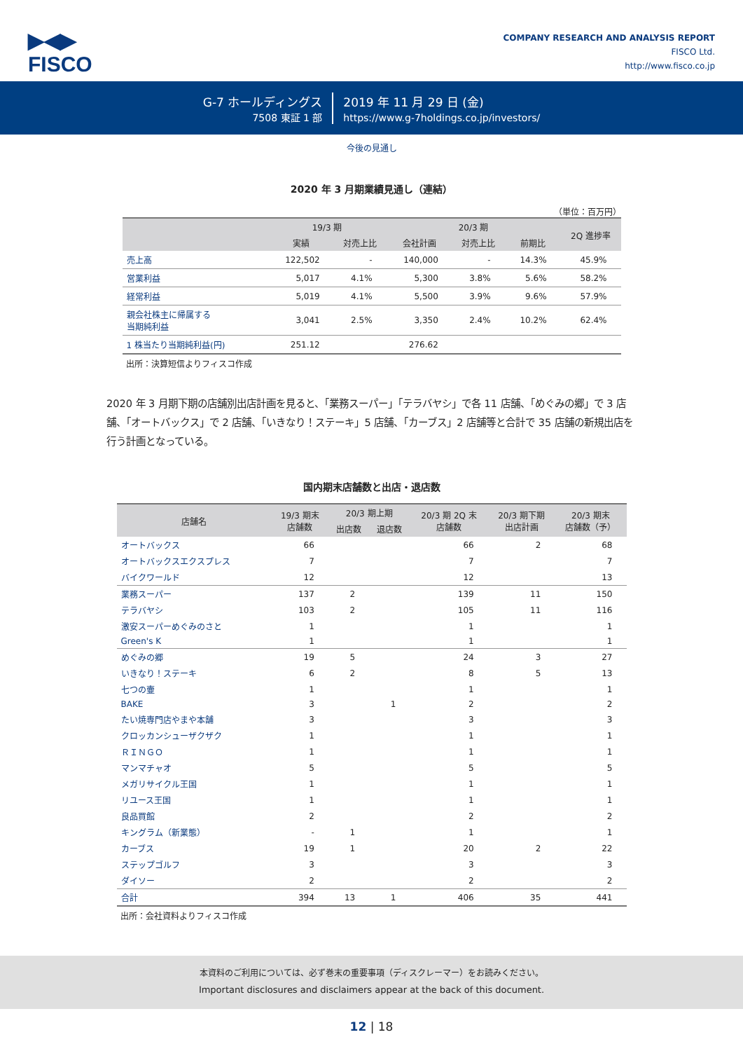▶◀▶
FISCO
COMPANY RESEARCH AND ANALYSIS REPORT
FISCO Ltd.
http://www.fisco.co.jp
G-7 ホールディングス
7508 東証 1 部
2019 年 11 月 29 日 (金)
https://www.g-7holdings.co.jp/investors/
今後の見通し
2020 年 3 月期業績見通し（連結）
（単位：百万円）
| | 19/3 期 | | 20/3 期 | | | 2Q 進捗率 |
| --- | --- | --- | --- | --- | --- | --- |
| | 実績 | 対売上比 | 会社計画 | 対売上比 | 前期比 | |
| 売上高 | 122,502 | - | 140,000 | - | 14.3% | 45.9% |
| 営業利益 | 5,017 | 4.1% | 5,300 | 3.8% | 5.6% | 58.2% |
| 経常利益 | 5,019 | 4.1% | 5,500 | 3.9% | 9.6% | 57.9% |
| 親会社株主に帰属する 当期純利益 | 3,041 | 2.5% | 3,350 | 2.4% | 10.2% | 62.4% |
| 1 株当たり当期純利益(円) | 251.12 | | 276.62 | | | |
出所：決算短信よりフィスコ作成
2020 年 3 月期下期の店舗別出店計画を見ると、「業務スーパー」「テラバヤシ」で各 11 店舗、「めぐみの郷」で 3 店舗、「オートバックス」で 2 店舗、「いきなり！ステーキ」5 店舗、「カーブス」2 店舗等と合計で 35 店舗の新規出店を行う計画となっている。
国内期末店舗数と出店・退店数
| 店舗名 | 19/3 期末 店舗数 | 20/3 期上期 | | 20/3 期 2Q 末 店舗数 | 20/3 期下期 出店計画 | 20/3 期末 店舗数（予） |
| --- | --- | --- | --- | --- | --- | --- |
| | | 出店数 | 退店数 | | | |
| オートバックス | 66 | | | 66 | 2 | 68 |
| オートバックスエクスプレス | 7 | | | 7 | | 7 |
| バイクワールド | 12 | | | 12 | | 13 |
| 業務スーパー | 137 | 2 | | 139 | 11 | 150 |
| テラバヤシ | 103 | 2 | | 105 | 11 | 116 |
| 激安スーパーめぐみのさと | 1 | | | 1 | | 1 |
| Green's K | 1 | | | 1 | | 1 |
| めぐみの郷 | 19 | 5 | | 24 | 3 | 27 |
| いきなり！ステーキ | 6 | 2 | | 8 | 5 | 13 |
| 七つの壷 | 1 | | | 1 | | 1 |
| BAKE | 3 | | 1 | 2 | | 2 |
| たい焼専門店やまや本舗 | 3 | | | 3 | | 3 |
| クロッカンシューザクザク | 1 | | | 1 | | 1 |
| ＲＩＮＧＯ | 1 | | | 1 | | 1 |
| マンマチャオ | 5 | | | 5 | | 5 |
| メガリサイクル王国 | 1 | | | 1 | | 1 |
| リユース王国 | 1 | | | 1 | | 1 |
| 良品買館 | 2 | | | 2 | | 2 |
| キングラム（新業態） | - | 1 | | 1 | | 1 |
| カーブス | 19 | 1 | | 20 | 2 | 22 |
| ステップゴルフ | 3 | | | 3 | | 3 |
| ダイソー | 2 | | | 2 | | 2 |
| 合計 | 394 | 13 | 1 | 406 | 35 | 441 |
出所：会社資料よりフィスコ作成
本資料のご利用については、必ず巻末の重要事項（ディスクレーマー）をお読みください。
Important disclosures and disclaimers appear at the back of this document.
12 | 18